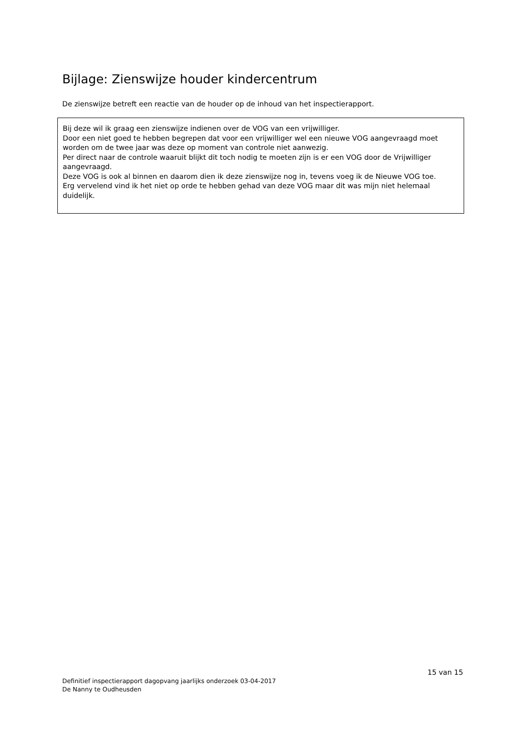Bijlage: Zienswijze houder kindercentrum
De zienswijze betreft een reactie van de houder op de inhoud van het inspectierapport.
Bij deze wil ik graag een zienswijze indienen over de VOG van een vrijwilliger.
Door een niet goed te hebben begrepen dat voor een vrijwilliger wel een nieuwe VOG aangevraagd moet worden om de twee jaar was deze op moment van controle niet aanwezig.
Per direct naar de controle waaruit blijkt dit toch nodig te moeten zijn is er een VOG door de Vrijwilliger aangevraagd.
Deze VOG is ook al binnen en daarom dien ik deze zienswijze nog in, tevens voeg ik de Nieuwe VOG toe.
Erg vervelend vind ik het niet op orde te hebben gehad van deze VOG maar dit was mijn niet helemaal duidelijk.
15 van 15
Definitief inspectierapport dagopvang jaarlijks onderzoek 03-04-2017
De Nanny te Oudheusden